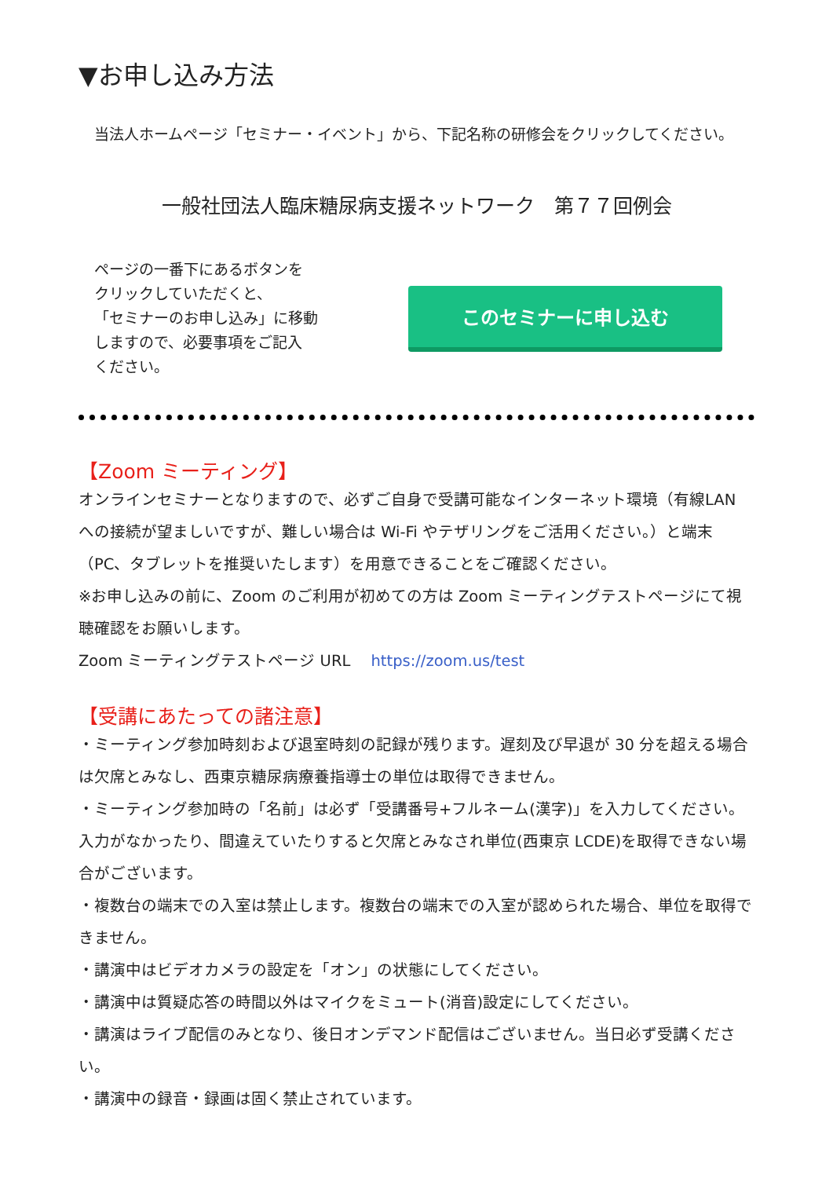▼お申し込み方法
当法人ホームページ「セミナー・イベント」から、下記名称の研修会をクリックしてください。
一般社団法人臨床糖尿病支援ネットワーク　第７７回例会
ページの一番下にあるボタンを
クリックしていただくと、
「セミナーのお申し込み」に移動
しますので、必要事項をご記入
ください。
このセミナーに申し込む
【Zoom ミーティング】
オンラインセミナーとなりますので、必ずご自身で受講可能なインターネット環境（有線LAN への接続が望ましいですが、難しい場合は Wi-Fi やテザリングをご活用ください。）と端末（PC、タブレットを推奨いたします）を用意できることをご確認ください。
※お申し込みの前に、Zoom のご利用が初めての方は Zoom ミーティングテストページにて視聴確認をお願いします。
Zoom ミーティングテストページ URL https://zoom.us/test
【受講にあたっての諸注意】
・ミーティング参加時刻および退室時刻の記録が残ります。遅刻及び早退が 30 分を超える場合は欠席とみなし、西東京糖尿病療養指導士の単位は取得できません。
・ミーティング参加時の「名前」は必ず「受講番号+フルネーム(漢字)」を入力してください。入力がなかったり、間違えていたりすると欠席とみなされ単位(西東京 LCDE)を取得できない場合がございます。
・複数台の端末での入室は禁止します。複数台の端末での入室が認められた場合、単位を取得できません。
・講演中はビデオカメラの設定を「オン」の状態にしてください。
・講演中は質疑応答の時間以外はマイクをミュート(消音)設定にしてください。
・講演はライブ配信のみとなり、後日オンデマンド配信はございません。当日必ず受講ください。
・講演中の録音・録画は固く禁止されています。